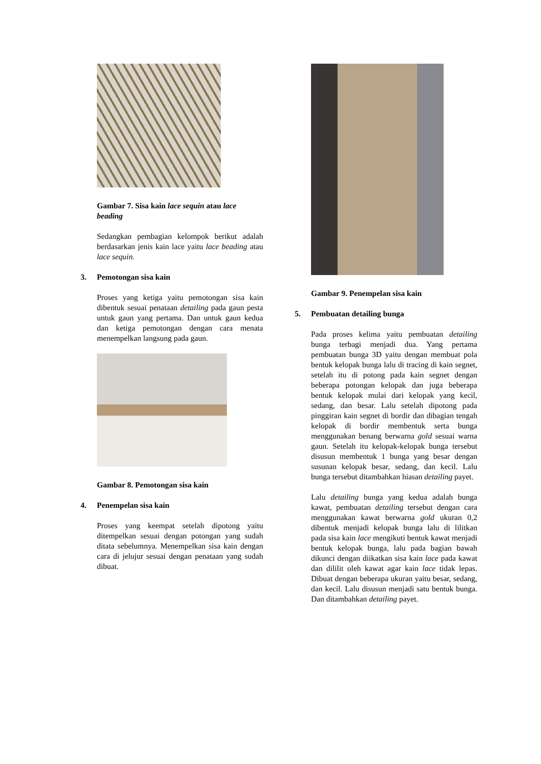Gambar 7. Sisa kain lace sequin atau lace beading
Sedangkan pembagian kelompok berikut adalah berdasarkan jenis kain lace yaitu lace beading atau lace sequin.
3. Pemotongan sisa kain
Proses yang ketiga yaitu pemotongan sisa kain dibentuk sesuai penataan detailing pada gaun pesta untuk gaun yang pertama. Dan untuk gaun kedua dan ketiga pemotongan dengan cara menata menempelkan langsung pada gaun.
Gambar 8. Pemotongan sisa kain
4. Penempelan sisa kain
Proses yang keempat setelah dipotong yaitu ditempelkan sesuai dengan potongan yang sudah ditata sebelumnya. Menempelkan sisa kain dengan cara di jelujur sesuai dengan penataan yang sudah dibuat.
Gambar 9. Penempelan sisa kain
5. Pembuatan detailing bunga
Pada proses kelima yaitu pembuatan detailing bunga terbagi menjadi dua. Yang pertama pembuatan bunga 3D yaitu dengan membuat pola bentuk kelopak bunga lalu di tracing di kain segnet, setelah itu di potong pada kain segnet dengan beberapa potongan kelopak dan juga beberapa bentuk kelopak mulai dari kelopak yang kecil, sedang, dan besar. Lalu setelah dipotong pada pinggiran kain segnet di bordir dan dibagian tengah kelopak di bordir membentuk serta bunga menggunakan benang berwarna gold sesuai warna gaun. Setelah itu kelopak-kelopak bunga tersebut disusun membentuk 1 bunga yang besar dengan susunan kelopak besar, sedang, dan kecil. Lalu bunga tersebut ditambahkan hiasan detailing payet.
Lalu detailing bunga yang kedua adalah bunga kawat, pembuatan detailing tersebut dengan cara menggunakan kawat berwarna gold ukuran 0,2 dibentuk menjadi kelopak bunga lalu di lilitkan pada sisa kain lace mengikuti bentuk kawat menjadi bentuk kelopak bunga, lalu pada bagian bawah dikunci dengan diikatkan sisa kain lace pada kawat dan dililit oleh kawat agar kain lace tidak lepas. Dibuat dengan beberapa ukuran yaitu besar, sedang, dan kecil. Lalu disusun menjadi satu bentuk bunga. Dan ditambahkan detailing payet.